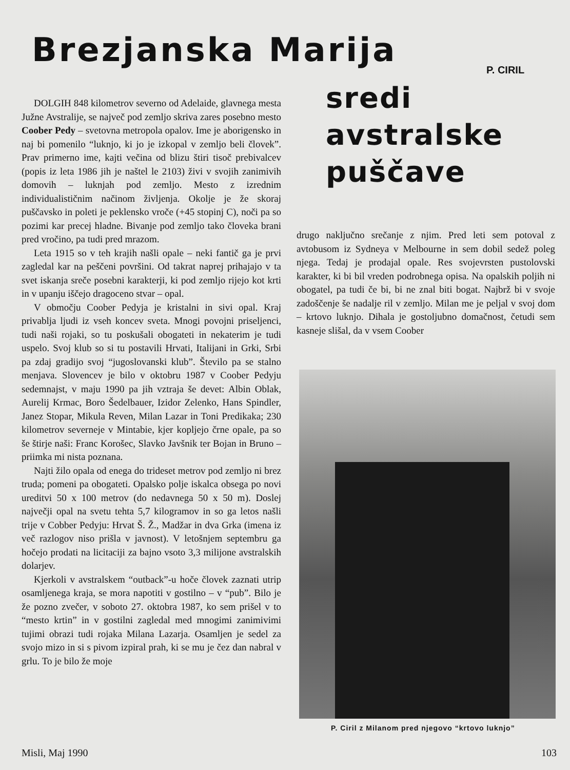Brezjanska Marija
P. CIRIL
sredi
avstralske
puščave
DOLGIH 848 kilometrov severno od Adelaide, glavnega mesta Južne Avstralije, se največ pod zemljo skriva zares posebno mesto Coober Pedy – svetovna metropola opalov. Ime je aborigensko in naj bi pomenilo “luknjo, ki jo je izkopal v zemljo beli človek”. Prav primerno ime, kajti večina od blizu štiri tisoč prebivalcev (popis iz leta 1986 jih je naštel le 2103) živi v svojih zanimivih domovih – luknjah pod zemljo. Mesto z izrednim individualističnim načinom življenja. Okolje je že skoraj puščavsko in poleti je peklensko vroče (+45 stopinj C), noči pa so pozimi kar precej hladne. Bivanje pod zemljo tako človeka brani pred vročino, pa tudi pred mrazom.
Leta 1915 so v teh krajih našli opale – neki fantič ga je prvi zagledal kar na peščeni površini. Od takrat naprej prihajajo v ta svet iskanja sreče posebni karakterji, ki pod zemljo rijejo kot krti in v upanju iščejo dragoceno stvar – opal.
V območju Coober Pedyja je kristalni in sivi opal. Kraj privablja ljudi iz vseh koncev sveta. Mnogi povojni priseljenci, tudi naši rojaki, so tu poskušali obogateti in nekaterim je tudi uspelo. Svoj klub so si tu postavili Hrvati, Italijani in Grki, Srbi pa zdaj gradijo svoj “jugoslovanski klub”. Število pa se stalno menjava. Slovencev je bilo v oktobru 1987 v Coober Pedyju sedemnajst, v maju 1990 pa jih vztraja še devet: Albin Oblak, Aurelij Krmac, Boro Šedelbauer, Izidor Zelenko, Hans Spindler, Janez Stopar, Mikula Reven, Milan Lazar in Toni Predikaka; 230 kilometrov severneje v Mintabie, kjer kopljejo črne opale, pa so še štirje naši: Franc Korošec, Slavko Javšnik ter Bojan in Bruno – priimka mi nista poznana.
Najti žilo opala od enega do trideset metrov pod zemljo ni brez truda; pomeni pa obogateti. Opalsko polje iskalca obsega po novi ureditvi 50 x 100 metrov (do nedavnega 50 x 50 m). Doslej največji opal na svetu tehta 5,7 kilogramov in so ga letos našli trije v Cobber Pedyju: Hrvat Š. Ž., Madžar in dva Grka (imena iz več razlogov niso prišla v javnost). V letošnjem septembru ga hočejo prodati na licitaciji za bajno vsoto 3,3 milijone avstralskih dolarjev.
Kjerkoli v avstralskem “outback”-u hoče človek zaznati utrip osamljenega kraja, se mora napotiti v gostilno – v “pub”. Bilo je že pozno zvečer, v soboto 27. oktobra 1987, ko sem prišel v to “mesto krtin” in v gostilni zagledal med mnogimi zanimivimi tujimi obrazi tudi rojaka Milana Lazarja. Osamljen je sedel za svojo mizo in si s pivom izpiral prah, ki se mu je čez dan nabral v grlu. To je bilo že moje
drugo naključno srečanje z njim. Pred leti sem potoval z avtobusom iz Sydneya v Melbourne in sem dobil sedež poleg njega. Tedaj je prodajal opale. Res svojevrsten pustolovski karakter, ki bi bil vreden podrobnega opisa. Na opalskih poljih ni obogatel, pa tudi če bi, bi ne znal biti bogat. Najbrž bi v svoje zadoščenje še nadalje ril v zemljo. Milan me je peljal v svoj dom – krtovo luknjo. Dihala je gostoljubno domačnost, četudi sem kasneje slišal, da v vsem Coober
P. Ciril z Milanom pred njegovo “krtovo luknjo”
Misli, Maj 1990 103